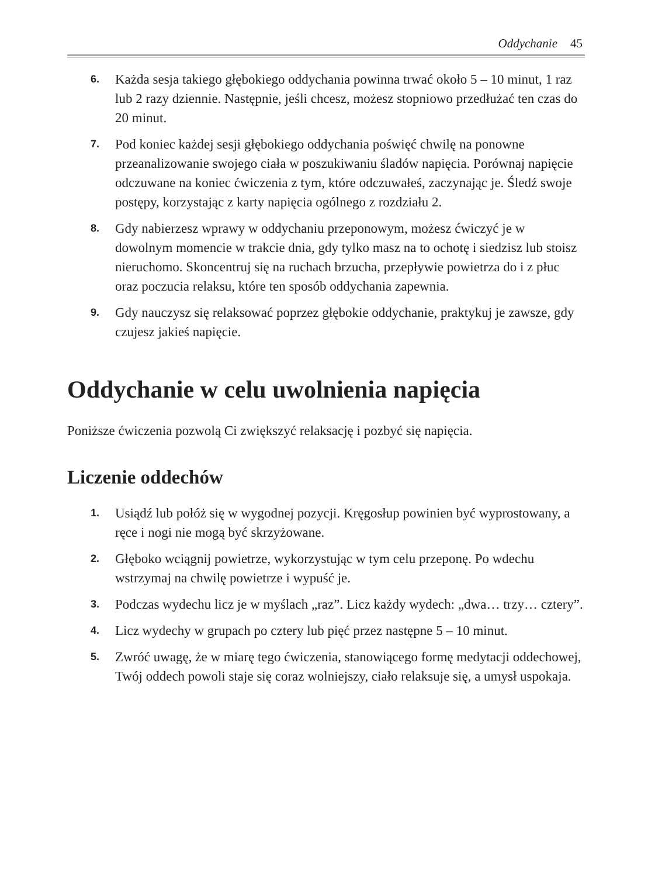Oddychanie 45
6. Każda sesja takiego głębokiego oddychania powinna trwać około 5 – 10 minut, 1 raz lub 2 razy dziennie. Następnie, jeśli chcesz, możesz stopniowo przedłużać ten czas do 20 minut.
7. Pod koniec każdej sesji głębokiego oddychania poświęć chwilę na ponowne przeanalizowanie swojego ciała w poszukiwaniu śladów napięcia. Porównaj napięcie odczuwane na koniec ćwiczenia z tym, które odczuwałeś, zaczynając je. Śledź swoje postępy, korzystając z karty napięcia ogólnego z rozdziału 2.
8. Gdy nabierzesz wprawy w oddychaniu przeponowym, możesz ćwiczyć je w dowolnym momencie w trakcie dnia, gdy tylko masz na to ochotę i siedzisz lub stoisz nieruchomo. Skoncentruj się na ruchach brzucha, przepływie powietrza do i z płuc oraz poczucia relaksu, które ten sposób oddychania zapewnia.
9. Gdy nauczysz się relaksować poprzez głębokie oddychanie, praktykuj je zawsze, gdy czujesz jakieś napięcie.
Oddychanie w celu uwolnienia napięcia
Poniższe ćwiczenia pozwolą Ci zwiększyć relaksację i pozbyć się napięcia.
Liczenie oddechów
1. Usiądź lub połóż się w wygodnej pozycji. Kręgosłup powinien być wyprostowany, a ręce i nogi nie mogą być skrzyżowane.
2. Głęboko wciągnij powietrze, wykorzystując w tym celu przeponę. Po wdechu wstrzymaj na chwilę powietrze i wypuść je.
3. Podczas wydechu licz je w myślach „raz”. Licz każdy wydech: „dwa… trzy… cztery”.
4. Licz wydechy w grupach po cztery lub pięć przez następne 5 – 10 minut.
5. Zwróć uwagę, że w miarę tego ćwiczenia, stanowiącego formę medytacji oddechowej, Twój oddech powoli staje się coraz wolniejszy, ciało relaksuje się, a umysł uspokaja.